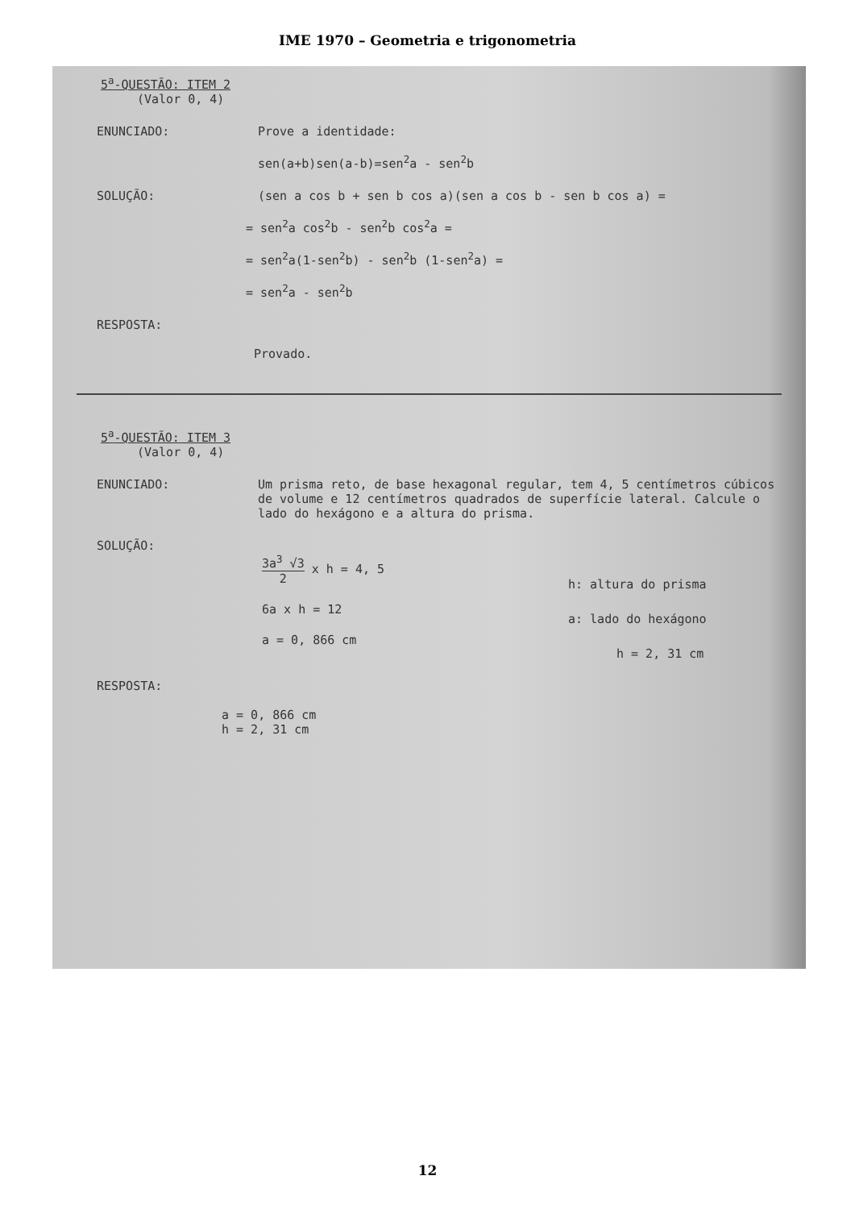IME 1970 – Geometria e trigonometria
5<sup>a</sup>-QUESTÃO: ITEM 2
(Valor 0, 4)
ENUNCIADO: Prove a identidade:
sen(a+b)sen(a-b)=sen<sup>2</sup>a - sen<sup>2</sup>b
SOLUÇÃO: (sen a cos b + sen b cos a)(sen a cos b - sen b cos a) =
= sen<sup>2</sup>a cos<sup>2</sup>b - sen<sup>2</sup>b cos<sup>2</sup>a =
= sen<sup>2</sup>a(1-sen<sup>2</sup>b) - sen<sup>2</sup>b (1-sen<sup>2</sup>a) =
= sen<sup>2</sup>a - sen<sup>2</sup>b
RESPOSTA:
Provado.
5<sup>a</sup>-QUESTÃO: ITEM 3
(Valor 0, 4)
ENUNCIADO: Um prisma reto, de base hexagonal regular, tem 4, 5 centímetros cúbicos de volume e 12 centímetros quadrados de superfície lateral. Calcule o lado do hexágono e a altura do prisma.
SOLUÇÃO:
3a<sup>3</sup> √3 2 x h = 4, 5
6a x h = 12
a = 0, 866 cm
h: altura do prisma
a: lado do hexágono
h = 2, 31 cm
RESPOSTA:
a = 0, 866 cm
h = 2, 31 cm
12